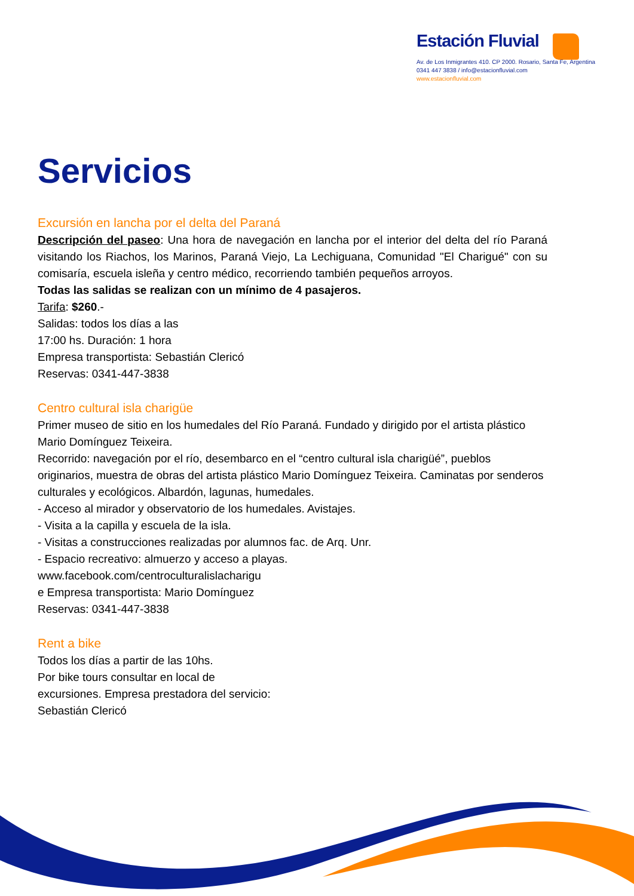Estación Fluvial
Av. de Los Inmigrantes 410. CP 2000. Rosario, Santa Fe, Argentina
0341 447 3838 / info@estacionfluvial.com
www.estacionfluvial.com
Servicios
Excursión en lancha por el delta del Paraná
Descripción del paseo: Una hora de navegación en lancha por el interior del delta del río Paraná visitando los Riachos, los Marinos, Paraná Viejo, La Lechiguana, Comunidad "El Charigué" con su comisaría, escuela isleña y centro médico, recorriendo también pequeños arroyos.
Todas las salidas se realizan con un mínimo de 4 pasajeros.
Tarifa: $260.-
Salidas: todos los días a las
17:00 hs. Duración: 1 hora
Empresa transportista: Sebastián Clericó
Reservas: 0341-447-3838
Centro cultural isla charigüe
Primer museo de sitio en los humedales del Río Paraná. Fundado y dirigido por el artista plástico Mario Domínguez Teixeira.
Recorrido: navegación por el río, desembarco en el “centro cultural isla charigüé”, pueblos originarios, muestra de obras del artista plástico Mario Domínguez Teixeira. Caminatas por senderos culturales y ecológicos. Albardón, lagunas, humedales.
- Acceso al mirador y observatorio de los humedales. Avistajes.
- Visita a la capilla y escuela de la isla.
- Visitas a construcciones realizadas por alumnos fac. de Arq. Unr.
- Espacio recreativo: almuerzo y acceso a playas.
www.facebook.com/centroculturalislacharigu
e Empresa transportista: Mario Domínguez
Reservas: 0341-447-3838
Rent a bike
Todos los días a partir de las 10hs.
Por bike tours consultar en local de
excursiones. Empresa prestadora del servicio:
Sebastián Clericó